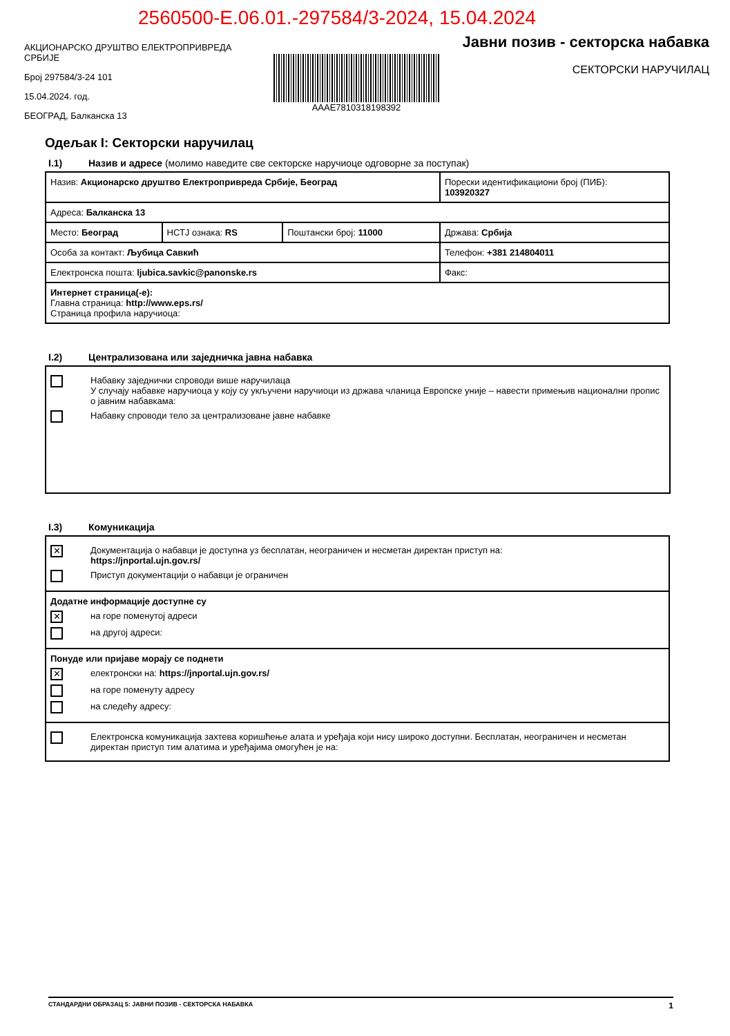2560500-E.06.01.-297584/3-2024, 15.04.2024
АКЦИОНАРСКО ДРУШТВО ЕЛЕКТРОПРИВРЕДА СРБИЈЕ
Број 297584/3-24 101
15.04.2024. год.
БЕОГРАД, Балканска 13
AAAE7810318198392
Јавни позив - секторска набавка
СЕКТОРСКИ НАРУЧИЛАЦ
Одељак I: Секторски наручилац
I.1) Назив и адресе (молимо наведите све секторске наручиоце одговорне за поступак)
| Назив: Акционарско друштво Електропривреда Србије, Београд | | | Порески идентификациони број (ПИБ): 103920327 |
| Адреса: Балканска 13 | | | |
| Место: Београд | НСТЈ ознака: RS | Поштански број: 11000 | Држава: Србија |
| Особа за контакт: Љубица Савкић | | | Телефон: +381 214804011 |
| Електронска пошта: ljubica.savkic@panonske.rs | | | Факс: |
| Интернет страница(-е): Главна страница: http://www.eps.rs/ Страница профила наручиоца: | | | |
I.2) Централизована или заједничка јавна набавка
Набавку заједнички спроводи више наручилаца
У случају набавке наручиоца у коју су укључени наручиоци из држава чланица Европске уније – навести примењив национални пропис о јавним набавкама:
Набавку спроводи тело за централизоване јавне набавке
I.3) Комуникација
| ✕ Документација о набавци је доступна уз бесплатан, неограничен и несметан директан приступ на: https://jnportal.ujn.gov.rs/ Приступ документацији о набавци је ограничен |
| Додатне информације доступне су ✕ на горе поменутој адреси на другој адреси: |
| Понуде или пријаве морају се поднети ✕ електронски на: https://jnportal.ujn.gov.rs/ на горе поменуту адресу на следећу адресу: |
| Електронска комуникација захтева коришћење алата и уређаја који нису широко доступни. Бесплатан, неограничен и несметан директан приступ тим алатима и уређајима омогућен је на: |
СТАНДАРДНИ ОБРАЗАЦ 5: ЈАВНИ ПОЗИВ - СЕКТОРСКА НАБАВКА 1